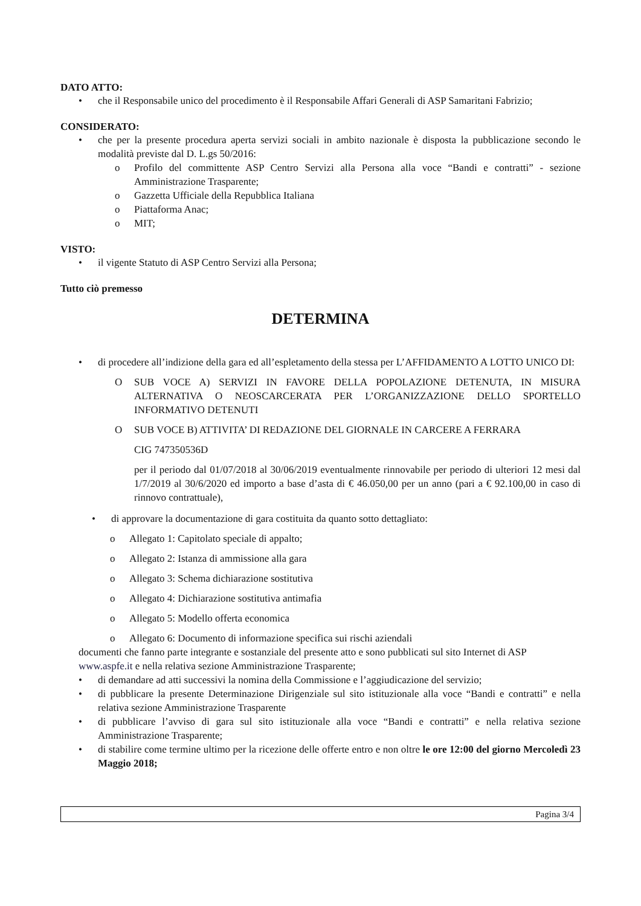DATO ATTO:
• che il Responsabile unico del procedimento è il Responsabile Affari Generali di ASP Samaritani Fabrizio;
CONSIDERATO:
• che per la presente procedura aperta servizi sociali in ambito nazionale è disposta la pubblicazione secondo le modalità previste dal D. L.gs 50/2016:
o Profilo del committente ASP Centro Servizi alla Persona alla voce “Bandi e contratti” - sezione Amministrazione Trasparente;
o Gazzetta Ufficiale della Repubblica Italiana
o Piattaforma Anac;
o MIT;
VISTO:
• il vigente Statuto di ASP Centro Servizi alla Persona;
Tutto ciò premesso
DETERMINA
• di procedere all’indizione della gara ed all’espletamento della stessa per L’AFFIDAMENTO A LOTTO UNICO DI:
O SUB VOCE A) SERVIZI IN FAVORE DELLA POPOLAZIONE DETENUTA, IN MISURA ALTERNATIVA O NEOSCARCERATA PER L’ORGANIZZAZIONE DELLO SPORTELLO INFORMATIVO DETENUTI
O SUB VOCE B) ATTIVITA’ DI REDAZIONE DEL GIORNALE IN CARCERE A FERRARA
CIG 747350536D
per il periodo dal 01/07/2018 al 30/06/2019 eventualmente rinnovabile per periodo di ulteriori 12 mesi dal 1/7/2019 al 30/6/2020 ed importo a base d’asta di € 46.050,00 per un anno (pari a € 92.100,00 in caso di rinnovo contrattuale),
• di approvare la documentazione di gara costituita da quanto sotto dettagliato:
o Allegato 1: Capitolato speciale di appalto;
o Allegato 2: Istanza di ammissione alla gara
o Allegato 3: Schema dichiarazione sostitutiva
o Allegato 4: Dichiarazione sostitutiva antimafia
o Allegato 5: Modello offerta economica
o Allegato 6: Documento di informazione specifica sui rischi aziendali
documenti che fanno parte integrante e sostanziale del presente atto e sono pubblicati sul sito Internet di ASP www.aspfe.it e nella relativa sezione Amministrazione Trasparente;
• di demandare ad atti successivi la nomina della Commissione e l’aggiudicazione del servizio;
• di pubblicare la presente Determinazione Dirigenziale sul sito istituzionale alla voce “Bandi e contratti” e nella relativa sezione Amministrazione Trasparente
• di pubblicare l’avviso di gara sul sito istituzionale alla voce “Bandi e contratti” e nella relativa sezione Amministrazione Trasparente;
• di stabilire come termine ultimo per la ricezione delle offerte entro e non oltre le ore 12:00 del giorno Mercoledì 23 Maggio 2018;
Pagina 3/4